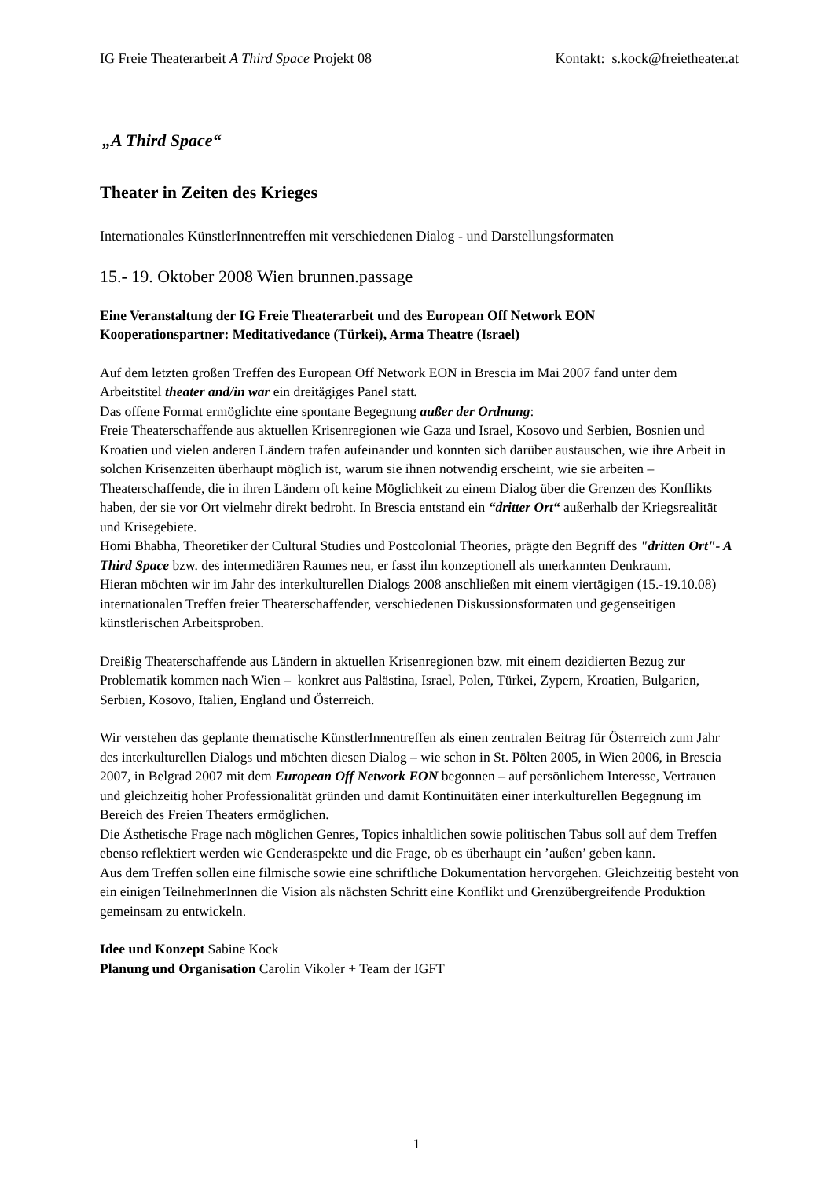IG Freie Theaterarbeit A Third Space Projekt 08 Kontakt: s.kock@freietheater.at
„A Third Space“
Theater in Zeiten des Krieges
Internationales KünstlerInnentreffen mit verschiedenen Dialog - und Darstellungsformaten
15.- 19. Oktober 2008 Wien brunnen.passage
Eine Veranstaltung der IG Freie Theaterarbeit und des European Off Network EON
Kooperationspartner: Meditativedance (Türkei), Arma Theatre (Israel)
Auf dem letzten großen Treffen des European Off Network EON in Brescia im Mai 2007 fand unter dem Arbeitstitel theater and/in war ein dreitägiges Panel statt.
Das offene Format ermöglichte eine spontane Begegnung außer der Ordnung:
Freie Theaterschaffende aus aktuellen Krisenregionen wie Gaza und Israel, Kosovo und Serbien, Bosnien und Kroatien und vielen anderen Ländern trafen aufeinander und konnten sich darüber austauschen, wie ihre Arbeit in solchen Krisenzeiten überhaupt möglich ist, warum sie ihnen notwendig erscheint, wie sie arbeiten – Theaterschaffende, die in ihren Ländern oft keine Möglichkeit zu einem Dialog über die Grenzen des Konflikts haben, der sie vor Ort vielmehr direkt bedroht. In Brescia entstand ein “dritter Ort“ außerhalb der Kriegsrealität und Krisegebiete.
Homi Bhabha, Theoretiker der Cultural Studies und Postcolonial Theories, prägte den Begriff des "dritten Ort"- A Third Space bzw. des intermediären Raumes neu, er fasst ihn konzeptionell als unerkannten Denkraum.
Hieran möchten wir im Jahr des interkulturellen Dialogs 2008 anschließen mit einem viertägigen (15.-19.10.08) internationalen Treffen freier Theaterschaffender, verschiedenen Diskussionsformaten und gegenseitigen künstlerischen Arbeitsproben.
Dreißig Theaterschaffende aus Ländern in aktuellen Krisenregionen bzw. mit einem dezidierten Bezug zur Problematik kommen nach Wien – konkret aus Palästina, Israel, Polen, Türkei, Zypern, Kroatien, Bulgarien, Serbien, Kosovo, Italien, England und Österreich.
Wir verstehen das geplante thematische KünstlerInnentreffen als einen zentralen Beitrag für Österreich zum Jahr des interkulturellen Dialogs und möchten diesen Dialog – wie schon in St. Pölten 2005, in Wien 2006, in Brescia 2007, in Belgrad 2007 mit dem European Off Network EON begonnen – auf persönlichem Interesse, Vertrauen und gleichzeitig hoher Professionalität gründen und damit Kontinuitäten einer interkulturellen Begegnung im Bereich des Freien Theaters ermöglichen.
Die Ästhetische Frage nach möglichen Genres, Topics inhaltlichen sowie politischen Tabus soll auf dem Treffen ebenso reflektiert werden wie Genderaspekte und die Frage, ob es überhaupt ein ’außen’ geben kann.
Aus dem Treffen sollen eine filmische sowie eine schriftliche Dokumentation hervorgehen. Gleichzeitig besteht von ein einigen TeilnehmerInnen die Vision als nächsten Schritt eine Konflikt und Grenzübergreifende Produktion gemeinsam zu entwickeln.
Idee und Konzept Sabine Kock
Planung und Organisation Carolin Vikoler + Team der IGFT
1